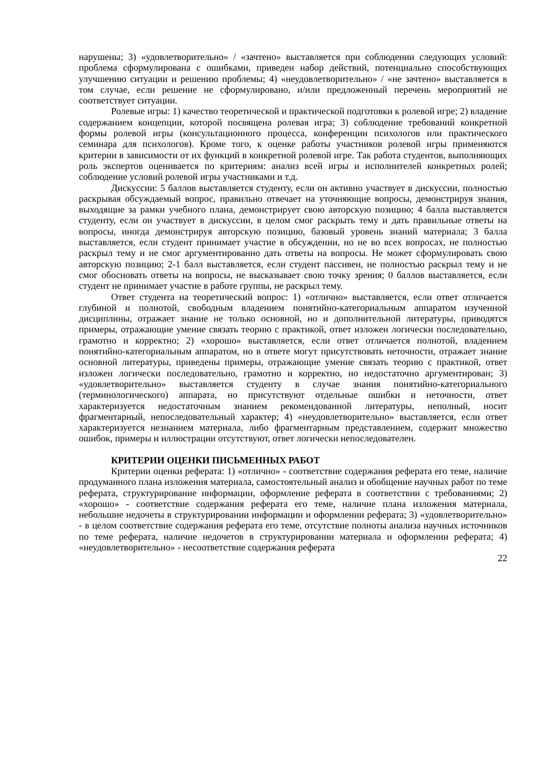нарушены; 3) «удовлетворительно» / «зачтено» выставляется при соблюдении следующих условий: проблема сформулирована с ошибками, приведен набор действий, потенциально способствующих улучшению ситуации и решению проблемы; 4) «неудовлетворительно» / «не зачтено» выставляется в том случае, если решение не сформулировано, и/или предложенный перечень мероприятий не соответствует ситуации.
Ролевые игры: 1) качество теоретической и практической подготовки к ролевой игре; 2) владение содержанием концепции, которой посвящена ролевая игра; 3) соблюдение требований конкретной формы ролевой игры (консультационного процесса, конференции психологов или практического семинара для психологов). Кроме того, к оценке работы участников ролевой игры применяются критерии в зависимости от их функций в конкретной ролевой игре. Так работа студентов, выполняющих роль экспертов оценивается по критериям: анализ всей игры и исполнителей конкретных ролей; соблюдение условий ролевой игры участниками и т.д.
Дискуссии: 5 баллов выставляется студенту, если он активно участвует в дискуссии, полностью раскрывая обсуждаемый вопрос, правильно отвечает на уточняющие вопросы, демонстрируя знания, выходящие за рамки учебного плана, демонстрирует свою авторскую позицию; 4 балла выставляется студенту, если он участвует в дискуссии, в целом смог раскрыть тему и дать правильные ответы на вопросы, иногда демонстрируя авторскую позицию, базовый уровень знаний материала; 3 балла выставляется, если студент принимает участие в обсуждении, но не во всех вопросах, не полностью раскрыл тему и не смог аргументированно дать ответы на вопросы. Не может сформулировать свою авторскую позицию; 2-1 балл выставляется, если студент пассивен, не полностью раскрыл тему и не смог обосновать ответы на вопросы, не высказывает свою точку зрения; 0 баллов выставляется, если студент не принимает участие в работе группы, не раскрыл тему.
Ответ студента на теоретический вопрос: 1) «отлично» выставляется, если ответ отличается глубиной и полнотой, свободным владением понятийно-категориальным аппаратом изученной дисциплины, отражает знание не только основной, но и дополнительной литературы, приводятся примеры, отражающие умение связать теорию с практикой, ответ изложен логически последовательно, грамотно и корректно; 2) «хорошо» выставляется, если ответ отличается полнотой, владением понятийно-категориальным аппаратом, но в ответе могут присутствовать неточности, отражает знание основной литературы, приведены примеры, отражающие умение связать теорию с практикой, ответ изложен логически последовательно, грамотно и корректно, но недостаточно аргументирован; 3) «удовлетворительно» выставляется студенту в случае знания понятийно-категориального (терминологического) аппарата, но присутствуют отдельные ошибки и неточности, ответ характеризуется недостаточным знанием рекомендованной литературы, неполный, носит фрагментарный, непоследовательный характер; 4) «неудовлетворительно» выставляется, если ответ характеризуется незнанием материала, либо фрагментарным представлением, содержит множество ошибок, примеры и иллюстрации отсутствуют, ответ логически непоследователен.
КРИТЕРИИ ОЦЕНКИ ПИСЬМЕННЫХ РАБОТ
Критерии оценки реферата: 1) «отлично» - соответствие содержания реферата его теме, наличие продуманного плана изложения материала, самостоятельный анализ и обобщение научных работ по теме реферата, структурирование информации, оформление реферата в соответствии с требованиями; 2) «хорошо» - соответствие содержания реферата его теме, наличие плана изложения материала, небольшие недочеты в структурировании информации и оформлении реферата; 3) «удовлетворительно» - в целом соответствие содержания реферата его теме, отсутствие полноты анализа научных источников по теме реферата, наличие недочетов в структурировании материала и оформлении реферата; 4) «неудовлетворительно» - несоответствие содержания реферата
22